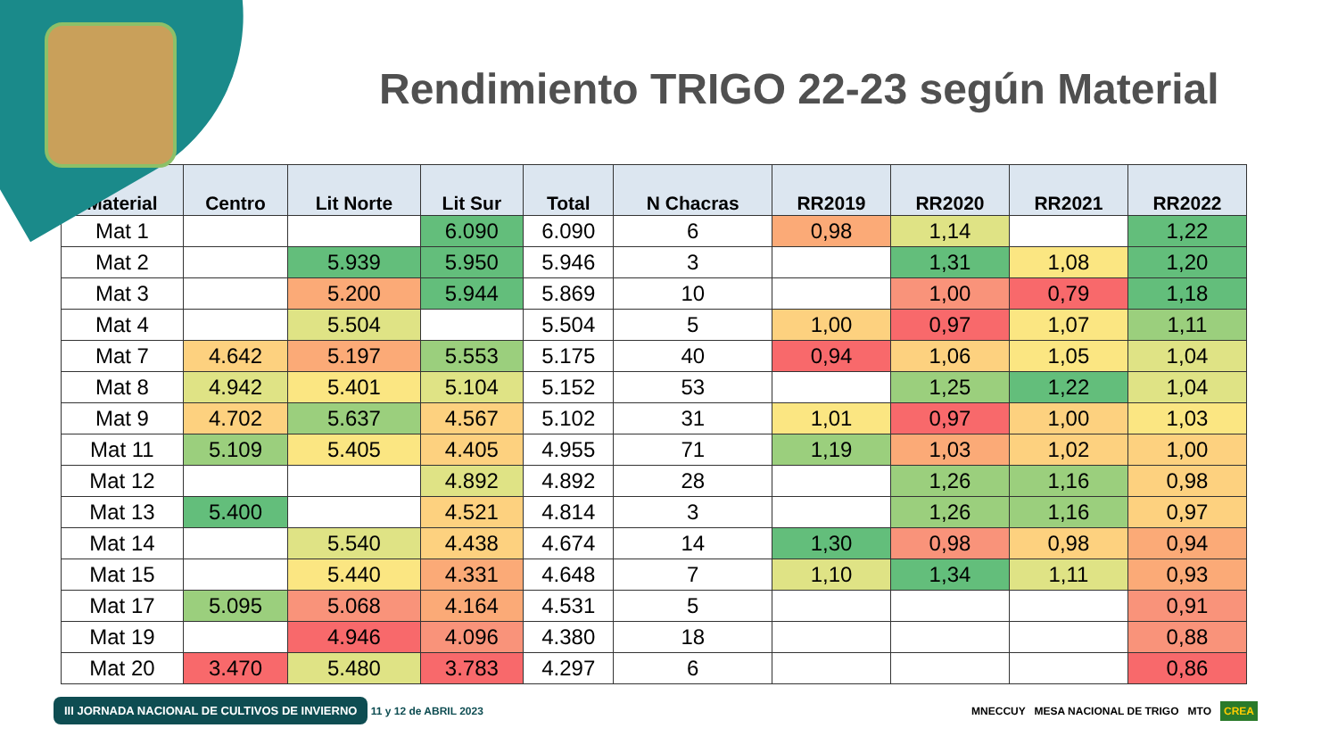Rendimiento TRIGO 22-23 según Material
| Material | Centro | Lit Norte | Lit Sur | Total | N Chacras | RR2019 | RR2020 | RR2021 | RR2022 |
| --- | --- | --- | --- | --- | --- | --- | --- | --- | --- |
| Mat 1 | | | 6.090 | 6.090 | 6 | 0,98 | 1,14 | | 1,22 |
| Mat 2 | | 5.939 | 5.950 | 5.946 | 3 | | 1,31 | 1,08 | 1,20 |
| Mat 3 | | 5.200 | 5.944 | 5.869 | 10 | | 1,00 | 0,79 | 1,18 |
| Mat 4 | | 5.504 | | 5.504 | 5 | 1,00 | 0,97 | 1,07 | 1,11 |
| Mat 7 | 4.642 | 5.197 | 5.553 | 5.175 | 40 | 0,94 | 1,06 | 1,05 | 1,04 |
| Mat 8 | 4.942 | 5.401 | 5.104 | 5.152 | 53 | | 1,25 | 1,22 | 1,04 |
| Mat 9 | 4.702 | 5.637 | 4.567 | 5.102 | 31 | 1,01 | 0,97 | 1,00 | 1,03 |
| Mat 11 | 5.109 | 5.405 | 4.405 | 4.955 | 71 | 1,19 | 1,03 | 1,02 | 1,00 |
| Mat 12 | | | 4.892 | 4.892 | 28 | | 1,26 | 1,16 | 0,98 |
| Mat 13 | 5.400 | | 4.521 | 4.814 | 3 | | 1,26 | 1,16 | 0,97 |
| Mat 14 | | 5.540 | 4.438 | 4.674 | 14 | 1,30 | 0,98 | 0,98 | 0,94 |
| Mat 15 | | 5.440 | 4.331 | 4.648 | 7 | 1,10 | 1,34 | 1,11 | 0,93 |
| Mat 17 | 5.095 | 5.068 | 4.164 | 4.531 | 5 | | | | 0,91 |
| Mat 19 | | 4.946 | 4.096 | 4.380 | 18 | | | | 0,88 |
| Mat 20 | 3.470 | 5.480 | 3.783 | 4.297 | 6 | | | | 0,86 |
III JORNADA NACIONAL DE CULTIVOS DE INVIERNO 11 y 12 de ABRIL 2023
MNECCUY MESA NACIONAL DE TRIGO MTO CREA